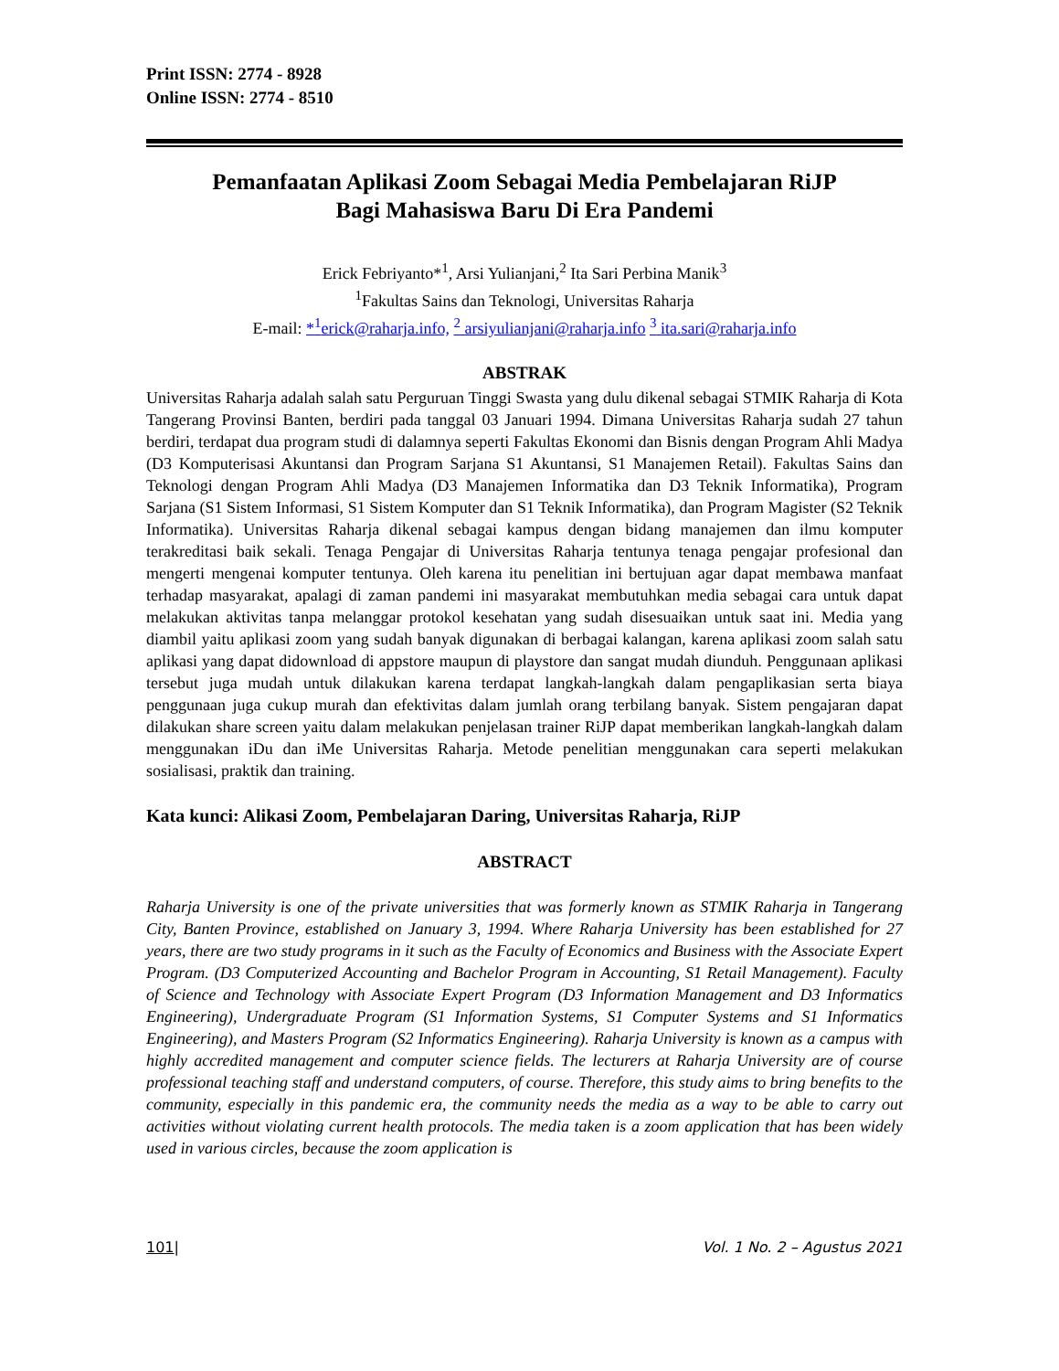Print ISSN: 2774 - 8928
Online ISSN: 2774 - 8510
Pemanfaatan Aplikasi Zoom Sebagai Media Pembelajaran RiJP
Bagi Mahasiswa Baru Di Era Pandemi
Erick Febriyanto*<sup>1</sup>, Arsi Yulianjani,<sup>2</sup> Ita Sari Perbina Manik<sup>3</sup>
<sup>1</sup> Fakultas Sains dan Teknologi, Universitas Raharja
E-mail: *<sup>1</sup>erick@raharja.info, <sup>2</sup> arsiyulianjani@raharja.info <sup>3</sup> ita.sari@raharja.info
ABSTRAK
Universitas Raharja adalah salah satu Perguruan Tinggi Swasta yang dulu dikenal sebagai STMIK Raharja di Kota Tangerang Provinsi Banten, berdiri pada tanggal 03 Januari 1994. Dimana Universitas Raharja sudah 27 tahun berdiri, terdapat dua program studi di dalamnya seperti Fakultas Ekonomi dan Bisnis dengan Program Ahli Madya (D3 Komputerisasi Akuntansi dan Program Sarjana S1 Akuntansi, S1 Manajemen Retail). Fakultas Sains dan Teknologi dengan Program Ahli Madya (D3 Manajemen Informatika dan D3 Teknik Informatika), Program Sarjana (S1 Sistem Informasi, S1 Sistem Komputer dan S1 Teknik Informatika), dan Program Magister (S2 Teknik Informatika). Universitas Raharja dikenal sebagai kampus dengan bidang manajemen dan ilmu komputer terakreditasi baik sekali. Tenaga Pengajar di Universitas Raharja tentunya tenaga pengajar profesional dan mengerti mengenai komputer tentunya. Oleh karena itu penelitian ini bertujuan agar dapat membawa manfaat terhadap masyarakat, apalagi di zaman pandemi ini masyarakat membutuhkan media sebagai cara untuk dapat melakukan aktivitas tanpa melanggar protokol kesehatan yang sudah disesuaikan untuk saat ini. Media yang diambil yaitu aplikasi zoom yang sudah banyak digunakan di berbagai kalangan, karena aplikasi zoom salah satu aplikasi yang dapat didownload di appstore maupun di playstore dan sangat mudah diunduh. Penggunaan aplikasi tersebut juga mudah untuk dilakukan karena terdapat langkah-langkah dalam pengaplikasian serta biaya penggunaan juga cukup murah dan efektivitas dalam jumlah orang terbilang banyak. Sistem pengajaran dapat dilakukan share screen yaitu dalam melakukan penjelasan trainer RiJP dapat memberikan langkah-langkah dalam menggunakan iDu dan iMe Universitas Raharja. Metode penelitian menggunakan cara seperti melakukan sosialisasi, praktik dan training.
Kata kunci: Alikasi Zoom, Pembelajaran Daring, Universitas Raharja, RiJP
ABSTRACT
Raharja University is one of the private universities that was formerly known as STMIK Raharja in Tangerang City, Banten Province, established on January 3, 1994. Where Raharja University has been established for 27 years, there are two study programs in it such as the Faculty of Economics and Business with the Associate Expert Program. (D3 Computerized Accounting and Bachelor Program in Accounting, S1 Retail Management). Faculty of Science and Technology with Associate Expert Program (D3 Information Management and D3 Informatics Engineering), Undergraduate Program (S1 Information Systems, S1 Computer Systems and S1 Informatics Engineering), and Masters Program (S2 Informatics Engineering). Raharja University is known as a campus with highly accredited management and computer science fields. The lecturers at Raharja University are of course professional teaching staff and understand computers, of course. Therefore, this study aims to bring benefits to the community, especially in this pandemic era, the community needs the media as a way to be able to carry out activities without violating current health protocols. The media taken is a zoom application that has been widely used in various circles, because the zoom application is
101| Vol. 1 No. 2 – Agustus 2021